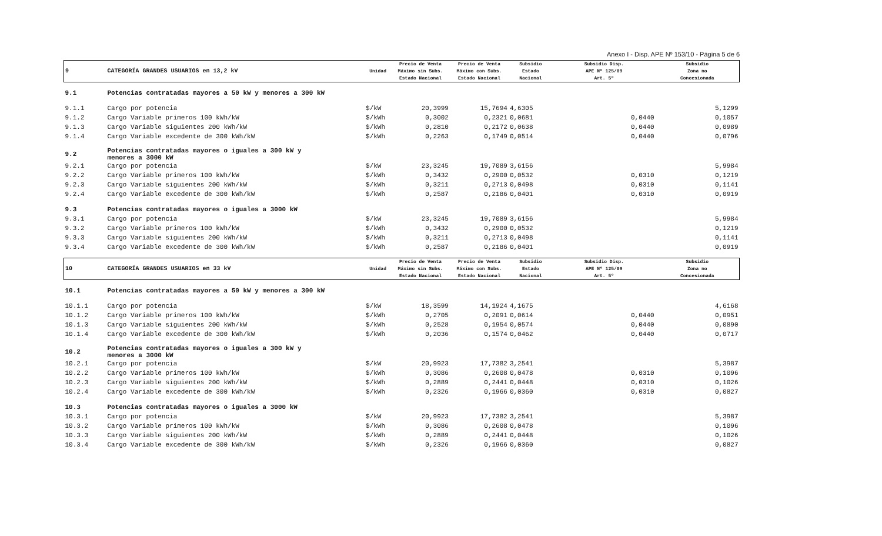Anexo I - Disp. APE Nº 153/10 - Página 5 de 6
| 9 | CATEGORÍA GRANDES USUARIOS en 13,2 kV | Unidad | Precio de Venta Máximo sin Subs. Estado Nacional | Precio de Venta Máximo con Subs. Estado Nacional | Subsidio Estado Nacional | Subsidio Disp. APE Nº 125/09 Art. 5º | Subsidio Zona no Concesionada |
| --- | --- | --- | --- | --- | --- | --- | --- |
| 9.1 | Potencias contratadas mayores a 50 kW y menores a 300 kW | | | | | | |
| 9.1.1 | Cargo por potencia | $/kW | 20,3999 | 15,7694 | 4,6305 | | 5,1299 |
| 9.1.2 | Cargo Variable primeros 100 kWh/kW | $/kWh | 0,3002 | 0,2321 | 0,0681 | 0,0440 | 0,1057 |
| 9.1.3 | Cargo Variable siguientes 200 kWh/kW | $/kWh | 0,2810 | 0,2172 | 0,0638 | 0,0440 | 0,0989 |
| 9.1.4 | Cargo Variable excedente de 300 kWh/kW | $/kWh | 0,2263 | 0,1749 | 0,0514 | 0,0440 | 0,0796 |
| 9.2 | Potencias contratadas mayores o iguales a 300 kW y menores a 3000 kW | | | | | | |
| 9.2.1 | Cargo por potencia | $/kW | 23,3245 | 19,7089 | 3,6156 | | 5,9984 |
| 9.2.2 | Cargo Variable primeros 100 kWh/kW | $/kWh | 0,3432 | 0,2900 | 0,0532 | 0,0310 | 0,1219 |
| 9.2.3 | Cargo Variable siguientes 200 kWh/kW | $/kWh | 0,3211 | 0,2713 | 0,0498 | 0,0310 | 0,1141 |
| 9.2.4 | Cargo Variable excedente de 300 kWh/kW | $/kWh | 0,2587 | 0,2186 | 0,0401 | 0,0310 | 0,0919 |
| 9.3 | Potencias contratadas mayores o iguales a 3000 kW | | | | | | |
| 9.3.1 | Cargo por potencia | $/kW | 23,3245 | 19,7089 | 3,6156 | | 5,9984 |
| 9.3.2 | Cargo Variable primeros 100 kWh/kW | $/kWh | 0,3432 | 0,2900 | 0,0532 | | 0,1219 |
| 9.3.3 | Cargo Variable siguientes 200 kWh/kW | $/kWh | 0,3211 | 0,2713 | 0,0498 | | 0,1141 |
| 9.3.4 | Cargo Variable excedente de 300 kWh/kW | $/kWh | 0,2587 | 0,2186 | 0,0401 | | 0,0919 |
| 10 | CATEGORÍA GRANDES USUARIOS en 33 kV | Unidad | Precio de Venta Máximo sin Subs. Estado Nacional | Precio de Venta Máximo con Subs. Estado Nacional | Subsidio Estado Nacional | Subsidio Disp. APE Nº 125/09 Art. 5º | Subsidio Zona no Concesionada |
| 10.1 | Potencias contratadas mayores a 50 kW y menores a 300 kW | | | | | | |
| 10.1.1 | Cargo por potencia | $/kW | 18,3599 | 14,1924 | 4,1675 | | 4,6168 |
| 10.1.2 | Cargo Variable primeros 100 kWh/kW | $/kWh | 0,2705 | 0,2091 | 0,0614 | 0,0440 | 0,0951 |
| 10.1.3 | Cargo Variable siguientes 200 kWh/kW | $/kWh | 0,2528 | 0,1954 | 0,0574 | 0,0440 | 0,0890 |
| 10.1.4 | Cargo Variable excedente de 300 kWh/kW | $/kWh | 0,2036 | 0,1574 | 0,0462 | 0,0440 | 0,0717 |
| 10.2 | Potencias contratadas mayores o iguales a 300 kW y menores a 3000 kW | | | | | | |
| 10.2.1 | Cargo por potencia | $/kW | 20,9923 | 17,7382 | 3,2541 | | 5,3987 |
| 10.2.2 | Cargo Variable primeros 100 kWh/kW | $/kWh | 0,3086 | 0,2608 | 0,0478 | 0,0310 | 0,1096 |
| 10.2.3 | Cargo Variable siguientes 200 kWh/kW | $/kWh | 0,2889 | 0,2441 | 0,0448 | 0,0310 | 0,1026 |
| 10.2.4 | Cargo Variable excedente de 300 kWh/kW | $/kWh | 0,2326 | 0,1966 | 0,0360 | 0,0310 | 0,0827 |
| 10.3 | Potencias contratadas mayores o iguales a 3000 kW | | | | | | |
| 10.3.1 | Cargo por potencia | $/kW | 20,9923 | 17,7382 | 3,2541 | | 5,3987 |
| 10.3.2 | Cargo Variable primeros 100 kWh/kW | $/kWh | 0,3086 | 0,2608 | 0,0478 | | 0,1096 |
| 10.3.3 | Cargo Variable siguientes 200 kWh/kW | $/kWh | 0,2889 | 0,2441 | 0,0448 | | 0,1026 |
| 10.3.4 | Cargo Variable excedente de 300 kWh/kW | $/kWh | 0,2326 | 0,1966 | 0,0360 | | 0,0827 |